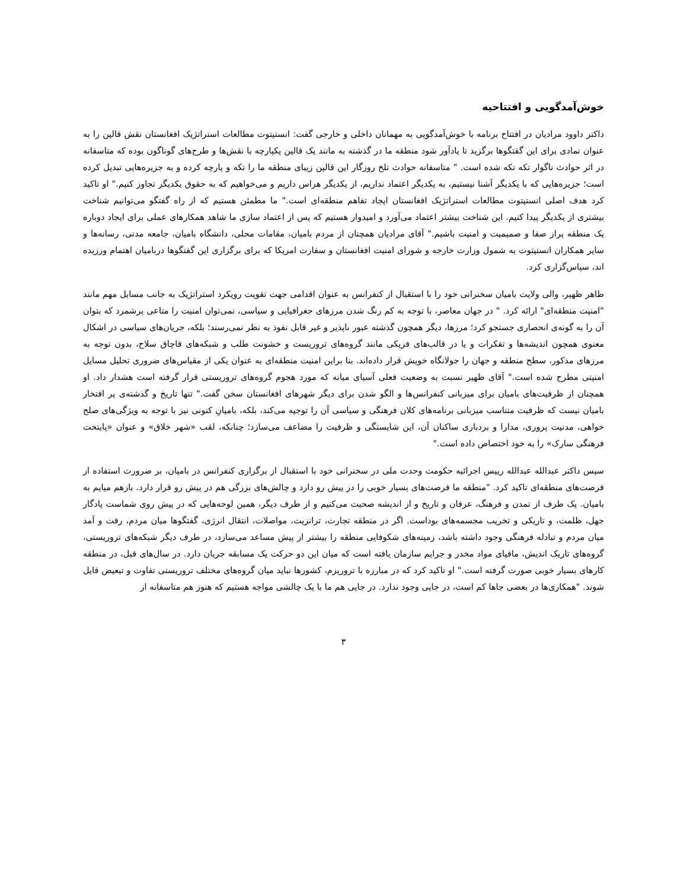خوش‌آمدگویی و افتتاحیه
داکتر داوود مرادیان در افتتاح برنامه با خوش‌آمدگویی به مهمانان داخلی و خارجی گفت: انستیتوت مطالعات استراتژیک افغانستان نقش قالین را به عنوان نمادی برای این گفتگوها برگزید تا یادآور شود منطقه ما در گذشته به مانند یک قالین یکپارچه با نقش‌ها و طرح‌های گوناگون بوده که متاسفانه در اثر حوادث ناگوار تکه تکه شده است. " متاسفانه حوادث تلخ روزگار این قالین زیبای منطقه ما را تکه و پارچه کرده و به جزیره‌هایی تبدیل کرده است؛ جزیره‌هایی که با یکدیگر آشنا نیستیم، به یکدیگر اعتماد نداریم، از یکدیگر هراس داریم و می‌خواهیم که به حقوق یکدیگر تجاوز کنیم." او تاکید کرد هدف اصلی انستیتوت مطالعات استراتژیک افغانستان ایجاد تفاهم منطقه‌ای است." ما مطمئن هستیم که از راه گفتگو می‌توانیم شناخت بیشتری از یکدیگر پیدا کنیم. این شناخت بیشتر اعتماد می‌آورد و امیدوار هستیم که پس از اعتماد سازی ما شاهد همکارهای عملی برای ایجاد دوباره یک منطقه پراز صفا و صمیمیت و امنیت باشیم." آقای مرادیان همچنان از مردم بامیان، مقامات محلی، دانشگاه بامیان، جامعه مدنی، رسانه‌ها و سایر همکاران انستیتوت به شمول وزارت خارجه و شورای امنیت افغانستان و سفارت امریکا که برای برگزاری این گفتگوها دربامیان اهتمام ورزیده اند، سپاس‌گزاری کرد.
طاهر ظهیر، والی ولایت بامیان سخنرانی خود را با استقبال از کنفرانس به عنوان اقدامی جهت تقویت رویکرد استراتژیک به جانب مسایل مهم مانند "امنیت منطقه‌ای" ارائه کرد. " در جهان معاصر، با توجه به کم رنگ شدن مرزهای جغرافیایی و سیاسی، نمی‌توان امنیت را متاعی برشمرد که بتوان آن را به گونه‌ی انحصاری جستجو کرد؛ مرزها، دیگر همچون گذشته عبور ناپذیر و غیر قابل نفوذ به نظر نمی‌رسند؛ بلکه، جریان‌های سیاسی در اشکال معنوی همچون اندیشه‌ها و تفکرات و یا در قالب‌های فزیکی مانند گروه‌های تروریست و خشونت طلب و شبکه‌های قاچاق سلاح، بدون توجه به مرزهای مذکور، سطح منطقه و جهان را جولانگاه خویش قرار داده‌اند. بنا براین امنیت منطقه‌ای به عنوان یکی از مقیاس‌های ضروری تحلیل مسایل امنیتی مطرح شده است." آقای ظهیر نسبت به وضعیت فعلی آسیای میانه که مورد هجوم گروه‌های تروریستی قرار گرفته است هشدار داد. او همچنان از ظرفیت‌های بامیان برای میزبانی کنفرانس‌ها و الگو شدن برای دیگر شهرهای افغانستان سخن گفت." تنها تاریخ و گذشته‌ی پر افتخار بامیان نیست که ظرفیت متناسب میزبانی برنامه‌های کلان فرهنگی و سیاسی آن را توجیه می‌کند، بلکه، بامیانِ کنونی نیز با توجه به ویژگی‌های صلح خواهی، مدنیت پروری، مدارا و بردباری ساکنان آن، این شایستگی و ظرفیت را مضاعف می‌سازد؛ چنانکه، لقب «شهر خلاق» و عنوان «پایتخت فرهنگی سارک» را به خود اختصاص داده است."
سپس داکتر عبدالله عبدالله رییس اجرائیه حکومت وحدت ملی در سخنرانی خود با استقبال از برگزاری کنفرانس در بامیان، بر ضرورت استفاده از فرصت‌های منطقه‌ای تاکید کرد. "منطقه ما فرصت‌های بسیار خوبی را در پیش رو دارد و چالش‌های بزرگی هم در پیش رو قرار دارد. بازهم میایم به بامیان. یک طرف از تمدن و فرهنگ، عرفان و تاریخ و از اندیشه صحبت می‌کنیم و از طرف دیگر، همین لوحه‌هایی که در پیش روی شماست یادگار جهل، ظلمت، و تاریکی و تخریب مجسمه‌های بوداست. اگر در منطقه تجارت، ترانزیت، مواصلات، انتقال انرژی، گفتگوها میان مردم، رفت و آمد میان مردم و تبادله فرهنگی وجود داشته باشد، زمینه‌های شکوفایی منطقه را بیشتر از پیش مساعد می‌سازد، در طرف دیگر شبکه‌های تروریستی، گروه‌های تاریک اندیش، مافیای مواد مخدر و جرایم سازمان یافته است که میان این دو حرکت یک مسابقه جریان دارد. در سال‌های قبل، در منطقه کارهای بسیار خوبی صورت گرفته است." او تاکید کرد که در مبارزه با تروریزم، کشورها نباید میان گروه‌های مختلف تروریستی تفاوت و تبعیض قایل شوند. "همکاری‌ها در بعضی جاها کم است، در جایی وجود ندارد. در جایی هم ما با یک چالشی مواجه هستیم که هنوز هم متاسفانه از
۳